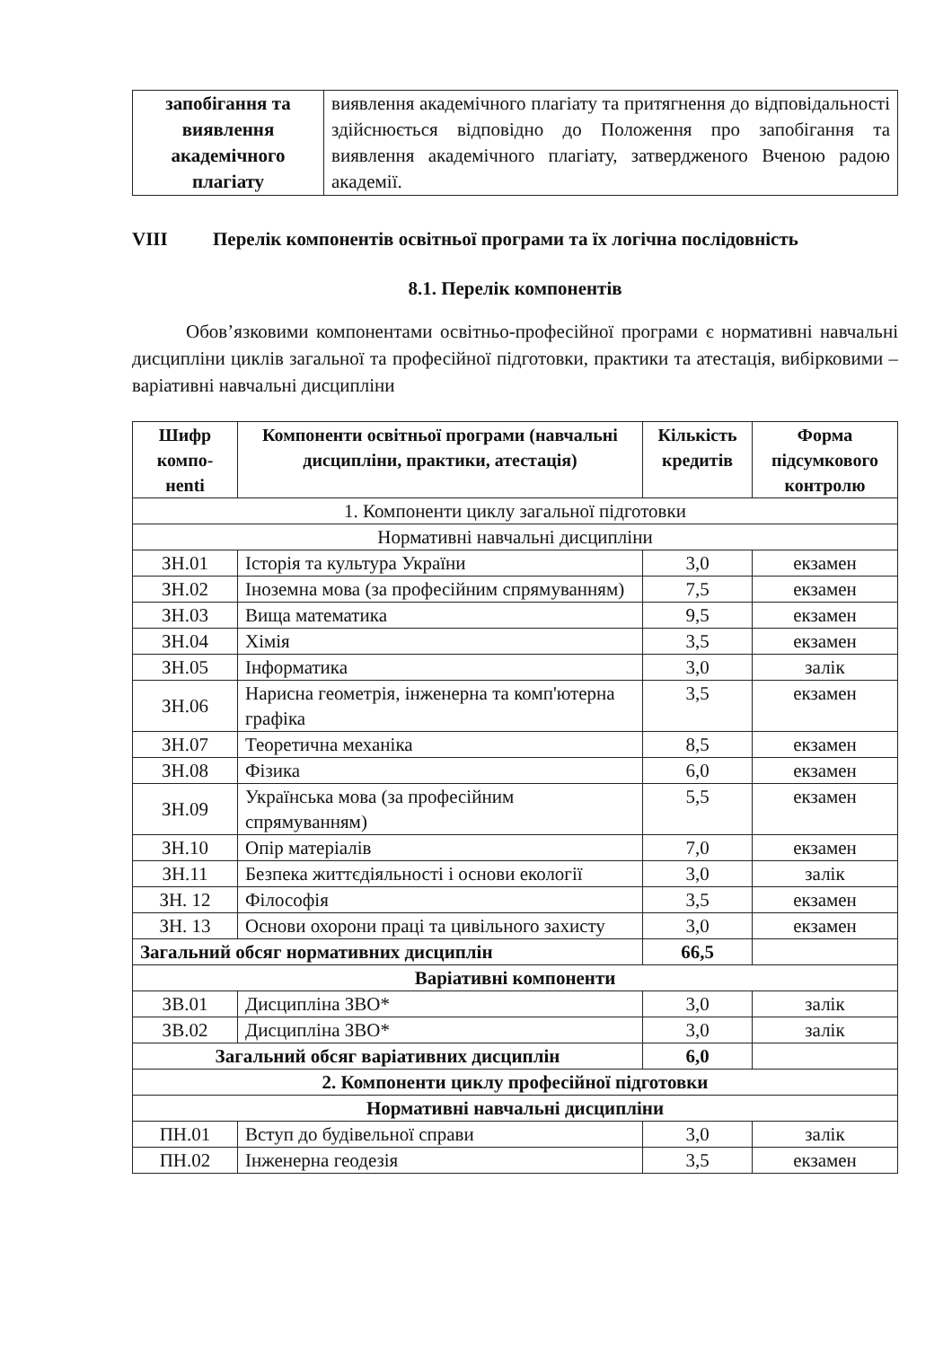| запобігання та виявлення академічного плагіату | виявлення академічного плагіату та притягнення до відповідальності здійснюється відповідно до Положення про запобігання та виявлення академічного плагіату, затвердженого Вченою радою академії. |
VIII Перелік компонентів освітньої програми та їх логічна послідовність
8.1. Перелік компонентів
Обов’язковими компонентами освітньо-професійної програми є нормативні навчальні дисципліни циклів загальної та професійної підготовки, практики та атестація, вибірковими – варіативні навчальні дисципліни
| Шифр компо-нenti | Компоненти освітньої програми (навчальні дисципліни, практики, атестація) | Кількість кредитів | Форма підсумкового контролю |
| --- | --- | --- | --- |
| 1. Компоненти циклу загальної підготовки | | | |
| Нормативні навчальні дисципліни | | | |
| ЗН.01 | Історія та культура України | 3,0 | екзамен |
| ЗН.02 | Іноземна мова (за професійним спрямуванням) | 7,5 | екзамен |
| ЗН.03 | Вища математика | 9,5 | екзамен |
| ЗН.04 | Хімія | 3,5 | екзамен |
| ЗН.05 | Інформатика | 3,0 | залік |
| ЗН.06 | Нарисна геометрія, інженерна та комп'ютерна графіка | 3,5 | екзамен |
| ЗН.07 | Теоретична механіка | 8,5 | екзамен |
| ЗН.08 | Фізика | 6,0 | екзамен |
| ЗН.09 | Українська мова (за професійним спрямуванням) | 5,5 | екзамен |
| ЗН.10 | Опір матеріалів | 7,0 | екзамен |
| ЗН.11 | Безпека життєдіяльності і основи екології | 3,0 | залік |
| ЗН. 12 | Філософія | 3,5 | екзамен |
| ЗН. 13 | Основи охорони праці та цивільного захисту | 3,0 | екзамен |
| Загальний обсяг нормативних дисциплін | | 66,5 | |
| Варіативні компоненти | | | |
| ЗВ.01 | Дисципліна ЗВО* | 3,0 | залік |
| ЗВ.02 | Дисципліна ЗВО* | 3,0 | залік |
| Загальний обсяг варіативних дисциплін | | 6,0 | |
| 2. Компоненти циклу професійної підготовки | | | |
| Нормативні навчальні дисципліни | | | |
| ПН.01 | Вступ до будівельної справи | 3,0 | залік |
| ПН.02 | Інженерна геодезія | 3,5 | екзамен |